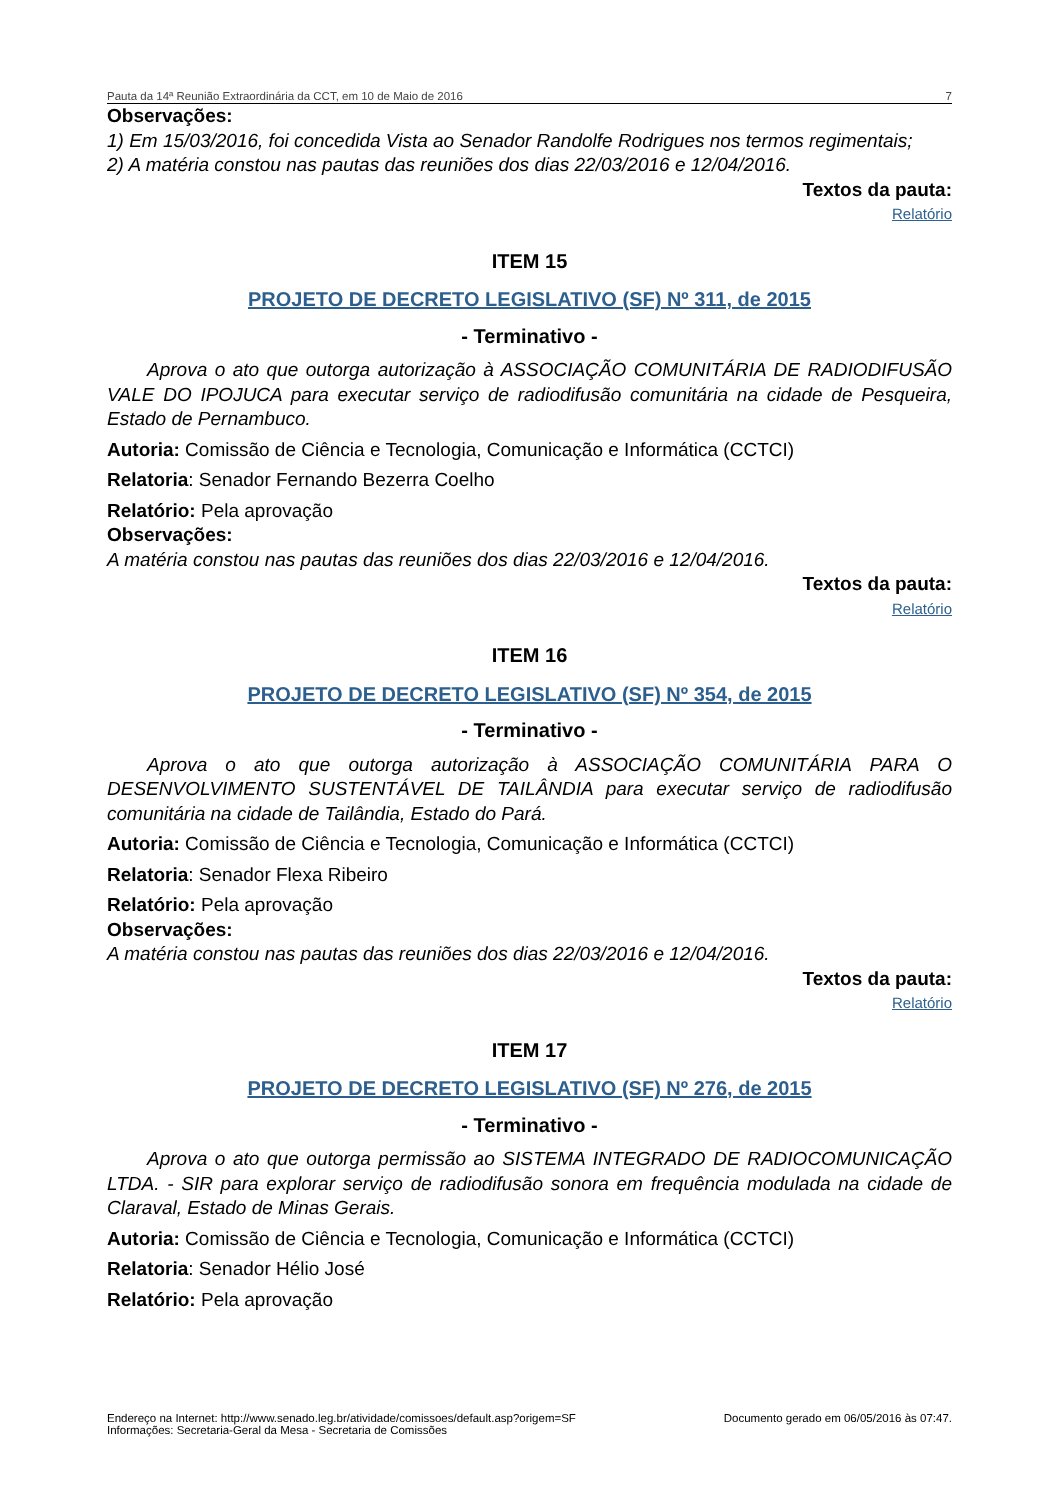Pauta da 14ª Reunião Extraordinária da CCT, em 10 de Maio de 2016 7
Observações:
1) Em 15/03/2016, foi concedida Vista ao Senador Randolfe Rodrigues nos termos regimentais;
2) A matéria constou nas pautas das reuniões dos dias 22/03/2016 e 12/04/2016.
Textos da pauta:
Relatório
ITEM 15
PROJETO DE DECRETO LEGISLATIVO (SF) Nº 311, de 2015
- Terminativo -
Aprova o ato que outorga autorização à ASSOCIAÇÃO COMUNITÁRIA DE RADIODIFUSÃO VALE DO IPOJUCA para executar serviço de radiodifusão comunitária na cidade de Pesqueira, Estado de Pernambuco.
Autoria: Comissão de Ciência e Tecnologia, Comunicação e Informática (CCTCI)
Relatoria: Senador Fernando Bezerra Coelho
Relatório: Pela aprovação
Observações:
A matéria constou nas pautas das reuniões dos dias 22/03/2016 e 12/04/2016.
Textos da pauta:
Relatório
ITEM 16
PROJETO DE DECRETO LEGISLATIVO (SF) Nº 354, de 2015
- Terminativo -
Aprova o ato que outorga autorização à ASSOCIAÇÃO COMUNITÁRIA PARA O DESENVOLVIMENTO SUSTENTÁVEL DE TAILÂNDIA para executar serviço de radiodifusão comunitária na cidade de Tailândia, Estado do Pará.
Autoria: Comissão de Ciência e Tecnologia, Comunicação e Informática (CCTCI)
Relatoria: Senador Flexa Ribeiro
Relatório: Pela aprovação
Observações:
A matéria constou nas pautas das reuniões dos dias 22/03/2016 e 12/04/2016.
Textos da pauta:
Relatório
ITEM 17
PROJETO DE DECRETO LEGISLATIVO (SF) Nº 276, de 2015
- Terminativo -
Aprova o ato que outorga permissão ao SISTEMA INTEGRADO DE RADIOCOMUNICAÇÃO LTDA. - SIR para explorar serviço de radiodifusão sonora em frequência modulada na cidade de Claraval, Estado de Minas Gerais.
Autoria: Comissão de Ciência e Tecnologia, Comunicação e Informática (CCTCI)
Relatoria: Senador Hélio José
Relatório: Pela aprovação
Endereço na Internet: http://www.senado.leg.br/atividade/comissoes/default.asp?origem=SF
Informações: Secretaria-Geral da Mesa - Secretaria de Comissões
Documento gerado em 06/05/2016 às 07:47.